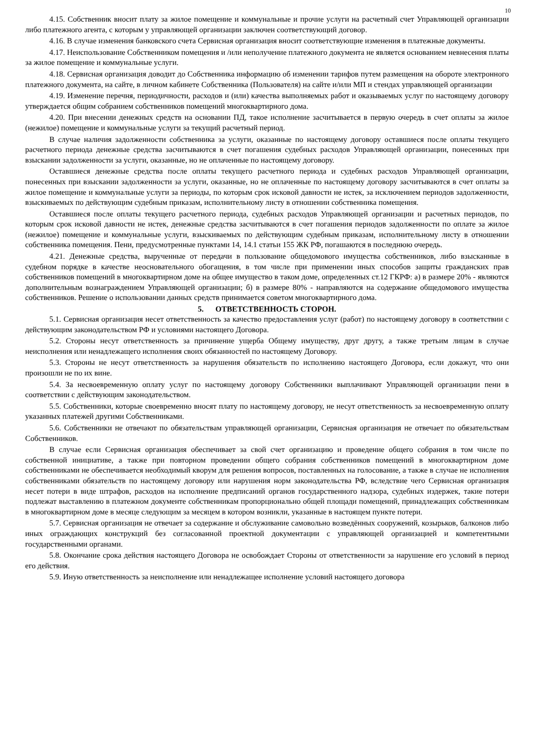10
4.15. Собственник вносит плату за жилое помещение и коммунальные и прочие услуги на расчетный счет Управляющей организации либо платежного агента, с которым у управляющей организации заключен соответствующий договор.
4.16. В случае изменения банковского счета Сервисная организация вносит соответствующие изменения в платежные документы.
4.17. Неиспользование Собственником помещения и /или неполучение платежного документа не является основанием невнесения платы за жилое помещение и коммунальные услуги.
4.18. Сервисная организация доводит до Собственника информацию об изменении тарифов путем размещения на обороте электронного платежного документа, на сайте, в личном кабинете Собственника (Пользователя) на сайте и/или МП и стендах управляющей организации
4.19. Изменение перечня, периодичности, расходов и (или) качества выполняемых работ и оказываемых услуг по настоящему договору утверждается общим собранием собственников помещений многоквартирного дома.
4.20. При внесении денежных средств на основании ПД, такое исполнение засчитывается в первую очередь в счет оплаты за жилое (нежилое) помещение и коммунальные услуги за текущий расчетный период.
В случае наличия задолженности собственника за услуги, оказанные по настоящему договору оставшиеся после оплаты текущего расчетного периода денежные средства засчитываются в счет погашения судебных расходов Управляющей организации, понесенных при взыскании задолженности за услуги, оказанные, но не оплаченные по настоящему договору.
Оставшиеся денежные средства после оплаты текущего расчетного периода и судебных расходов Управляющей организации, понесенных при взыскании задолженности за услуги, оказанные, но не оплаченные по настоящему договору засчитываются в счет оплаты за жилое помещение и коммунальные услуги за периоды, по которым срок исковой давности не истек, за исключением периодов задолженности, взыскиваемых по действующим судебным приказам, исполнительному листу в отношении собственника помещения.
Оставшиеся после оплаты текущего расчетного периода, судебных расходов Управляющей организации и расчетных периодов, по которым срок исковой давности не истек, денежные средства засчитываются в счет погашения периодов задолженности по оплате за жилое (нежилое) помещение и коммунальные услуги, взыскиваемых по действующим судебным приказам, исполнительному листу в отношении собственника помещения. Пени, предусмотренные пунктами 14, 14.1 статьи 155 ЖК РФ, погашаются в последнюю очередь.
4.21. Денежные средства, вырученные от передачи в пользование общедомового имущества собственников, либо взысканные в судебном порядке в качестве неосновательного обогащения, в том числе при применении иных способов защиты гражданских прав собственников помещений в многоквартирном доме на общее имущество в таком доме, определенных ст.12 ГКРФ: а) в размере 20% - являются дополнительным вознаграждением Управляющей организации; б) в размере 80% - направляются на содержание общедомового имущества собственников. Решение о использовании данных средств принимается советом многоквартирного дома.
5. ОТВЕТСТВЕННОСТЬ СТОРОН.
5.1. Сервисная организация несет ответственность за качество предоставления услуг (работ) по настоящему договору в соответствии с действующим законодательством РФ и условиями настоящего Договора.
5.2. Стороны несут ответственность за причинение ущерба Общему имуществу, друг другу, а также третьим лицам в случае неисполнения или ненадлежащего исполнения своих обязанностей по настоящему Договору.
5.3. Стороны не несут ответственность за нарушения обязательств по исполнению настоящего Договора, если докажут, что они произошли не по их вине.
5.4. За несвоевременную оплату услуг по настоящему договору Собственники выплачивают Управляющей организации пени в соответствии с действующим законодательством.
5.5. Собственники, которые своевременно вносят плату по настоящему договору, не несут ответственность за несвоевременную оплату указанных платежей другими Собственниками.
5.6. Собственники не отвечают по обязательствам управляющей организации, Сервисная организация не отвечает по обязательствам Собственников.
В случае если Сервисная организация обеспечивает за свой счет организацию и проведение общего собрания в том числе по собственной инициативе, а также при повторном проведении общего собрания собственников помещений в многоквартирном доме собственниками не обеспечивается необходимый кворум для решения вопросов, поставленных на голосование, а также в случае не исполнения собственниками обязательств по настоящему договору или нарушения норм законодательства РФ, вследствие чего Сервисная организация несет потери в виде штрафов, расходов на исполнение предписаний органов государственного надзора, судебных издержек, такие потери подлежат выставлению в платежном документе собственникам пропорционально общей площади помещений, принадлежащих собственникам в многоквартирном доме в месяце следующим за месяцем в котором возникли, указанные в настоящем пункте потери.
5.7. Сервисная организация не отвечает за содержание и обслуживание самовольно возведённых сооружений, козырьков, балконов либо иных ограждающих конструкций без согласованной проектной документации с управляющей организацией и компетентными государственными органами.
5.8. Окончание срока действия настоящего Договора не освобождает Стороны от ответственности за нарушение его условий в период его действия.
5.9. Иную ответственность за неисполнение или ненадлежащее исполнение условий настоящего договора